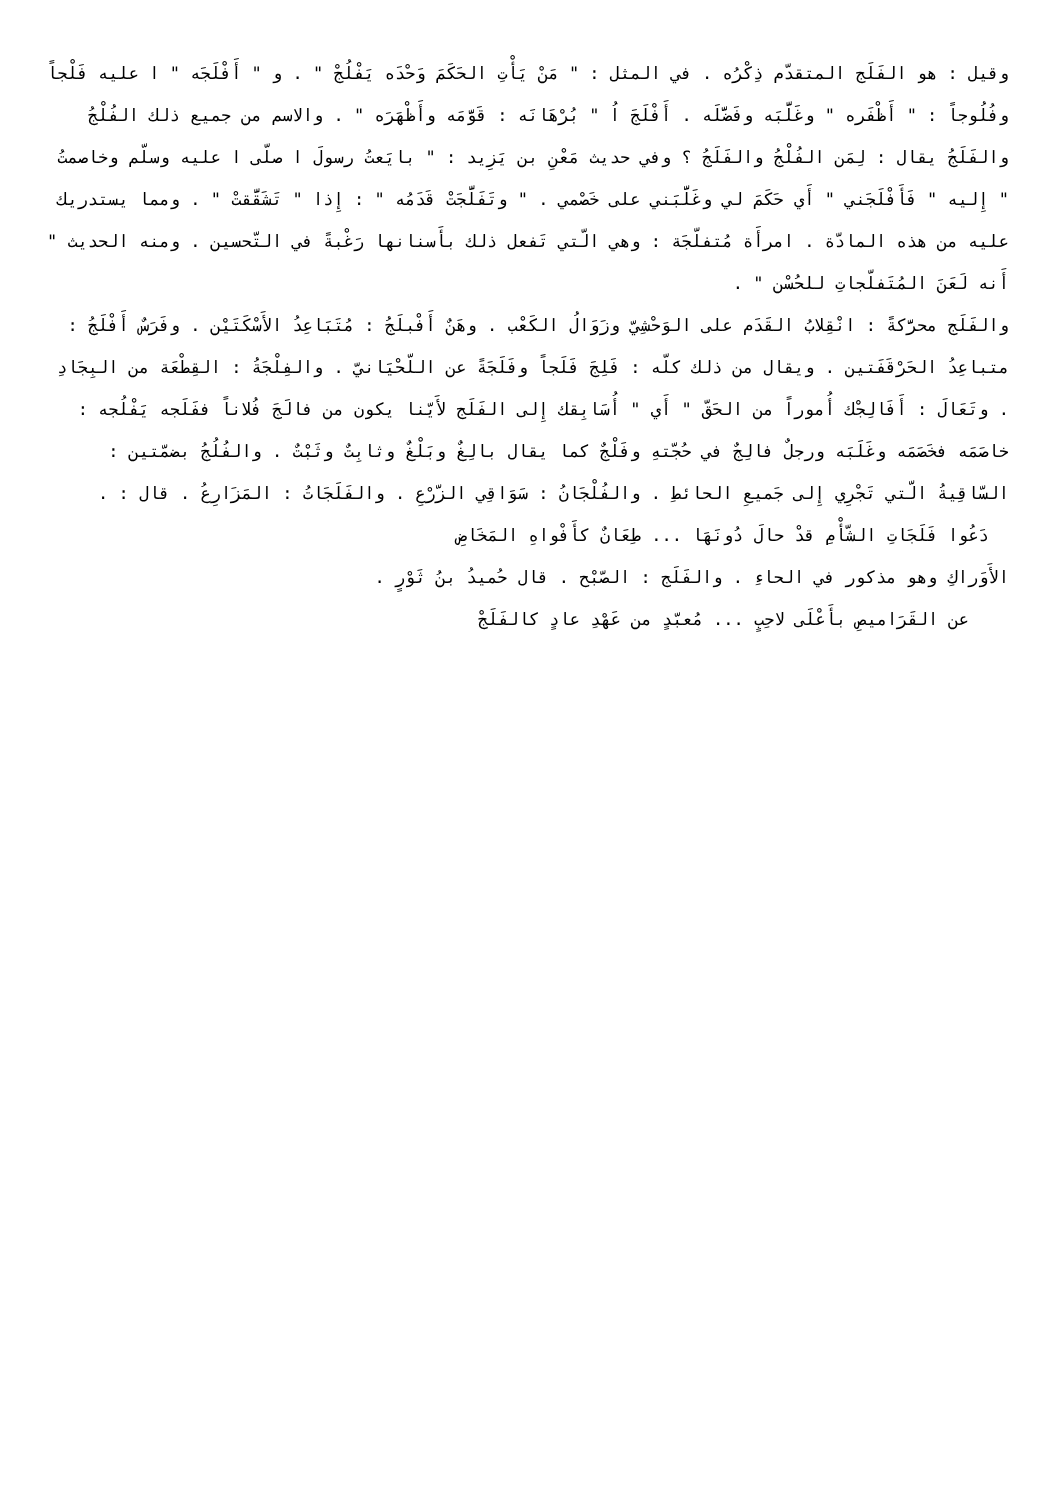وقيل : هو الفَلَج المتقدّم ذِكْرُه . في المثل : " مَنْ يَأْتِ الحَكَمَ وَحْدَه يَفْلُجْ " . و " أَفْلَجَه " ا عليه فَلْجاً وفُلُوجاً : " أَظْفَره " وغَلَّبَه وفَضَّلَه . أَفْلَجَ اُ " بُرْهَانَه : قَوَّمَه وأَظْهَرَه " . والاسم من جميع ذلك الفُلْجُ والفَلَجُ يقال : لِمَن الفُلْجُ والفَلَجُ ؟ وفي حديث مَعْنِ بن يَزِيد : " بايَعتُ رسولَ ا صلّى ا عليه وسلّم وخاصمتُ " إِليه " فَأَفْلَجَني " أَي حَكَمَ لي وغَلَّبَني على خَصْمي . " وتَفَلَّجَتْ قَدَمُه " : إِذا " تَشَقَّقتْ " . ومما يستدريك عليه من هذه المادّة . امرأَة مُتفلّجَة : وهي الّتي تَفعل ذلك بأَسنانها رَغْبةً في التّحسين . ومنه الحديث " أَنه لَعَنَ المُتَفلّجاتِ للحُسْن " .
والفَلَج محرَّكةً : انْقِلابُ القَدَم على الوَحْشِيّ وزَوَالُ الكَعْب . وهَنٌ أَفْبلَجُ : مُتَبَاعِدُ الأَسْكَتَيْن . وفَرَسٌ أَفْلَجُ : متباعِدُ الحَرْقَفَتين . ويقال من ذلك كلّه : فَلِجَ فَلَجاً وفَلَجَةً عن اللّحْيَانيّ . والفِلْجَةُ : القِطْعَة من البِجَادِ . وتَعَالَ : أَفَالِجْك أُموراً من الحَقّ " أَي " أُسَابِقك إِلى الفَلَج لأَيّنا يكون من فالَجَ فُلاناً ففَلَجه يَفْلُجه : خاصَمَه فخَصَمَه وغَلَبَه ورجلٌ فالِجٌ في حُجّتهِ وفَلْجٌ كما يقال بالِغٌ وبَلْغٌ وثابِتٌ وثَبْتٌ . والفُلُجُ بضمّتين : السّاقِيةُ الّتي تَجْرِي إِلى جَميعِ الحائطِ . والفُلْجَانُ : سَوَاقِي الزّرْعِ . والفَلَجَاتُ : المَزَارِعُ . قال : .
دَعُوا فَلَجَاتِ الشّأْمِ قدْ حالَ دُونَهَا ... طِعَانٌ كأَفْواهِ المَخَاضِ
الأَوَراكِ وهو مذكور في الحاءِ . والفَلَج : الصّبْح . قال حُميدُ بنُ ثَوْرٍ .
عن القَرَاميصِ بأَعْلَى لاحِبٍ ... مُعبّدٍ من عَهْدِ عادٍ كالفَلَجْ